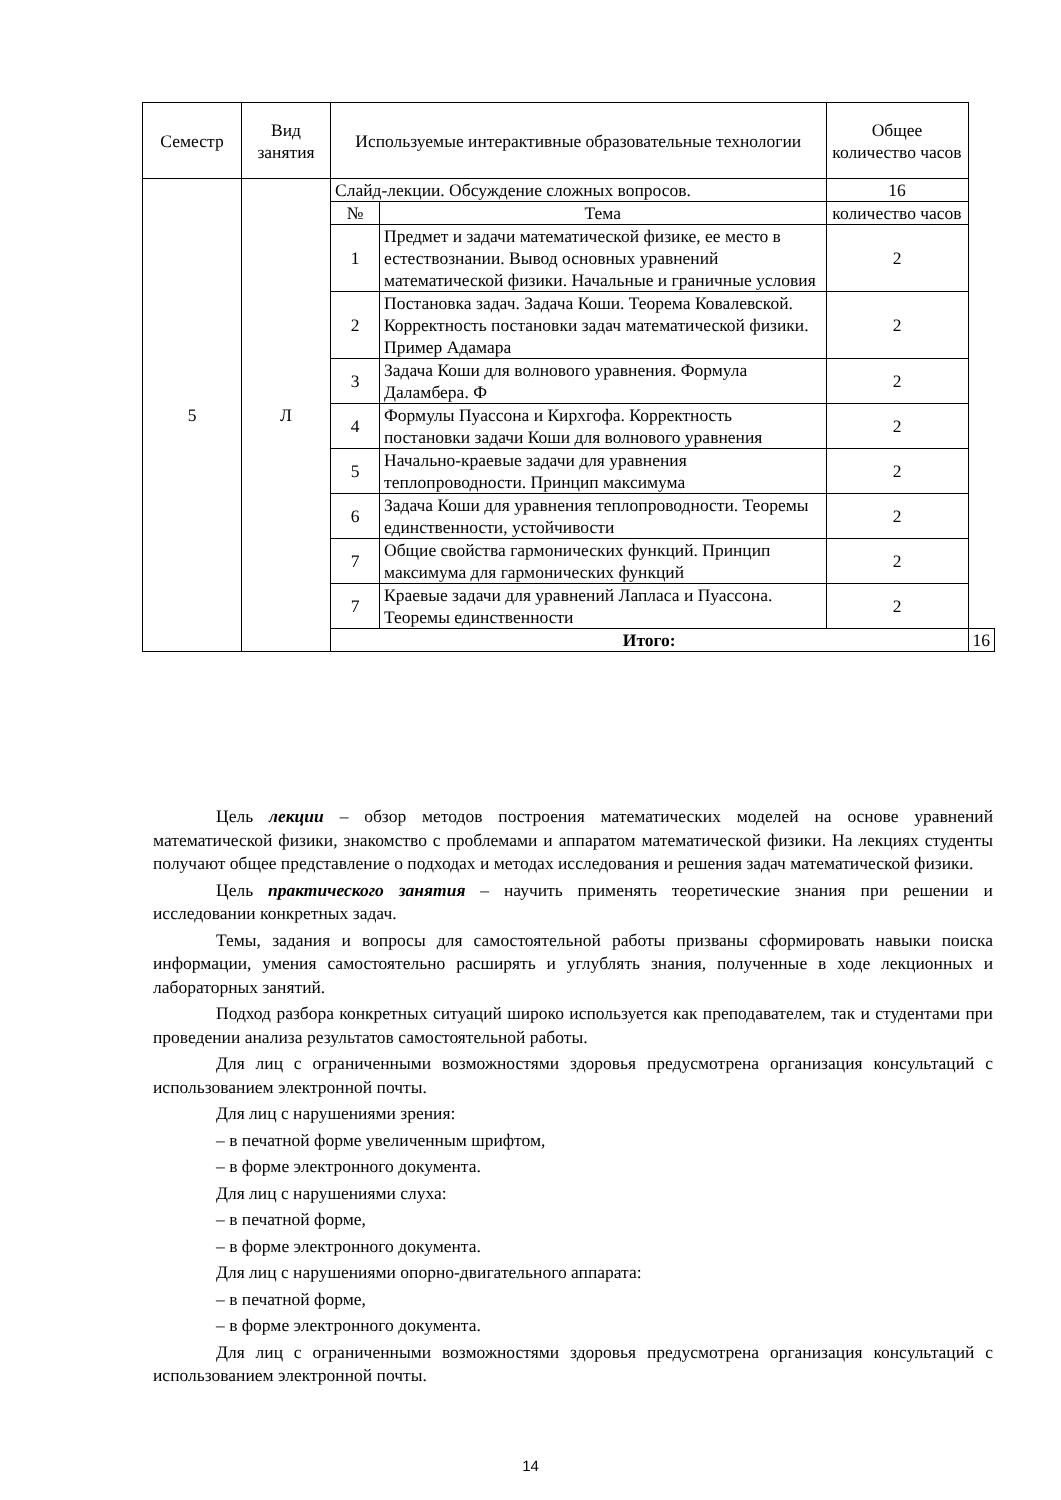| Семестр | Вид занятия | Используемые интерактивные образовательные технологии | | Общее количество часов | |
| --- | --- | --- | --- | --- | --- |
| 5 | Л | Слайд-лекции. Обсуждение сложных вопросов. | | 16 | |
| | | № | Тема | количество часов | |
| | | 1 | Предмет и задачи математической физике, ее место в естествознании. Вывод основных уравнений математической физики. Начальные и граничные условия | 2 | |
| | | 2 | Постановка задач. Задача Коши. Теорема Ковалевской. Корректность постановки задач математической физики. Пример Адамара | 2 | |
| | | 3 | Задача Коши для волнового уравнения. Формула Даламбера. Ф | 2 | |
| | | 4 | Формулы Пуассона и Кирхгофа. Корректность постановки задачи Коши для волнового уравнения | 2 | |
| | | 5 | Начально-краевые задачи для уравнения теплопроводности. Принцип максимума | 2 | |
| | | 6 | Задача Коши для уравнения теплопроводности. Теоремы единственности, устойчивости | 2 | |
| | | 7 | Общие свойства гармонических функций. Принцип максимума для гармонических функций | 2 | |
| | | 7 | Краевые задачи для уравнений Лапласа и Пуассона. Теоремы единственности | 2 | |
| | | Итого: | | | 16 |
Цель лекции – обзор методов построения математических моделей на основе уравнений математической физики, знакомство с проблемами и аппаратом математической физики. На лекциях студенты получают общее представление о подходах и методах исследования и решения задач математической физики.
Цель практического занятия – научить применять теоретические знания при решении и исследовании конкретных задач.
Темы, задания и вопросы для самостоятельной работы призваны сформировать навыки поиска информации, умения самостоятельно расширять и углублять знания, полученные в ходе лекционных и лабораторных занятий.
Подход разбора конкретных ситуаций широко используется как преподавателем, так и студентами при проведении анализа результатов самостоятельной работы.
Для лиц с ограниченными возможностями здоровья предусмотрена организация консультаций с использованием электронной почты.
Для лиц с нарушениями зрения:
– в печатной форме увеличенным шрифтом,
– в форме электронного документа.
Для лиц с нарушениями слуха:
– в печатной форме,
– в форме электронного документа.
Для лиц с нарушениями опорно-двигательного аппарата:
– в печатной форме,
– в форме электронного документа.
Для лиц с ограниченными возможностями здоровья предусмотрена организация консультаций с использованием электронной почты.
14